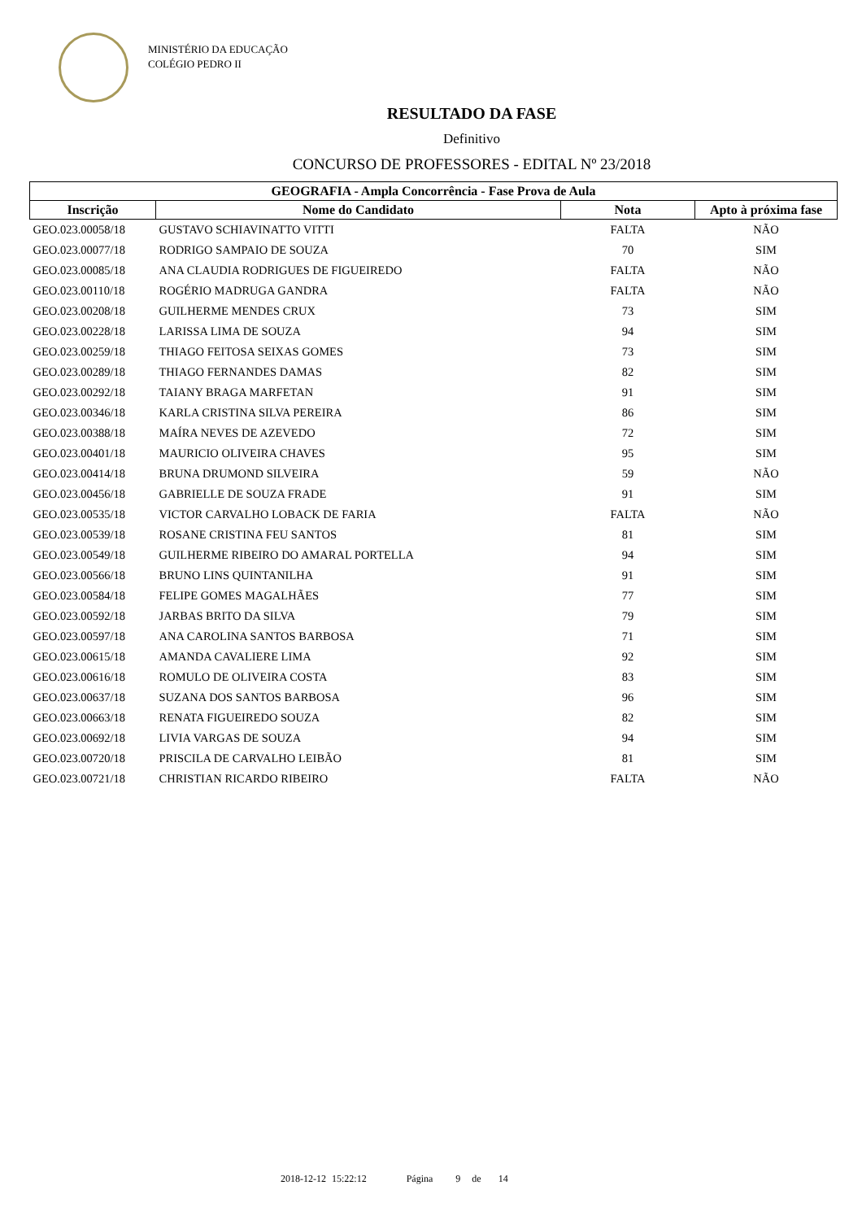MINISTÉRIO DA EDUCAÇÃO
COLÉGIO PEDRO II
RESULTADO DA FASE
Definitivo
CONCURSO DE PROFESSORES - EDITAL Nº 23/2018
| GEOGRAFIA - Ampla Concorrência - Fase Prova de Aula | | | |
| --- | --- | --- | --- |
| Inscrição | Nome do Candidato | Nota | Apto à próxima fase |
| GEO.023.00058/18 | GUSTAVO SCHIAVINATTO VITTI | FALTA | NÃO |
| GEO.023.00077/18 | RODRIGO SAMPAIO DE SOUZA | 70 | SIM |
| GEO.023.00085/18 | ANA CLAUDIA RODRIGUES DE FIGUEIREDO | FALTA | NÃO |
| GEO.023.00110/18 | ROGÉRIO MADRUGA GANDRA | FALTA | NÃO |
| GEO.023.00208/18 | GUILHERME MENDES CRUX | 73 | SIM |
| GEO.023.00228/18 | LARISSA LIMA DE SOUZA | 94 | SIM |
| GEO.023.00259/18 | THIAGO FEITOSA SEIXAS GOMES | 73 | SIM |
| GEO.023.00289/18 | THIAGO FERNANDES DAMAS | 82 | SIM |
| GEO.023.00292/18 | TAIANY BRAGA MARFETAN | 91 | SIM |
| GEO.023.00346/18 | KARLA CRISTINA SILVA PEREIRA | 86 | SIM |
| GEO.023.00388/18 | MAÍRA NEVES DE AZEVEDO | 72 | SIM |
| GEO.023.00401/18 | MAURICIO OLIVEIRA CHAVES | 95 | SIM |
| GEO.023.00414/18 | BRUNA DRUMOND SILVEIRA | 59 | NÃO |
| GEO.023.00456/18 | GABRIELLE DE SOUZA FRADE | 91 | SIM |
| GEO.023.00535/18 | VICTOR CARVALHO LOBACK DE FARIA | FALTA | NÃO |
| GEO.023.00539/18 | ROSANE CRISTINA FEU SANTOS | 81 | SIM |
| GEO.023.00549/18 | GUILHERME RIBEIRO DO AMARAL PORTELLA | 94 | SIM |
| GEO.023.00566/18 | BRUNO LINS QUINTANILHA | 91 | SIM |
| GEO.023.00584/18 | FELIPE GOMES MAGALHÃES | 77 | SIM |
| GEO.023.00592/18 | JARBAS BRITO DA SILVA | 79 | SIM |
| GEO.023.00597/18 | ANA CAROLINA SANTOS BARBOSA | 71 | SIM |
| GEO.023.00615/18 | AMANDA CAVALIERE LIMA | 92 | SIM |
| GEO.023.00616/18 | ROMULO DE OLIVEIRA COSTA | 83 | SIM |
| GEO.023.00637/18 | SUZANA DOS SANTOS BARBOSA | 96 | SIM |
| GEO.023.00663/18 | RENATA FIGUEIREDO SOUZA | 82 | SIM |
| GEO.023.00692/18 | LIVIA VARGAS DE SOUZA | 94 | SIM |
| GEO.023.00720/18 | PRISCILA DE CARVALHO LEIBÃO | 81 | SIM |
| GEO.023.00721/18 | CHRISTIAN RICARDO RIBEIRO | FALTA | NÃO |
2018-12-12 15:22:12 Página 9 de 14